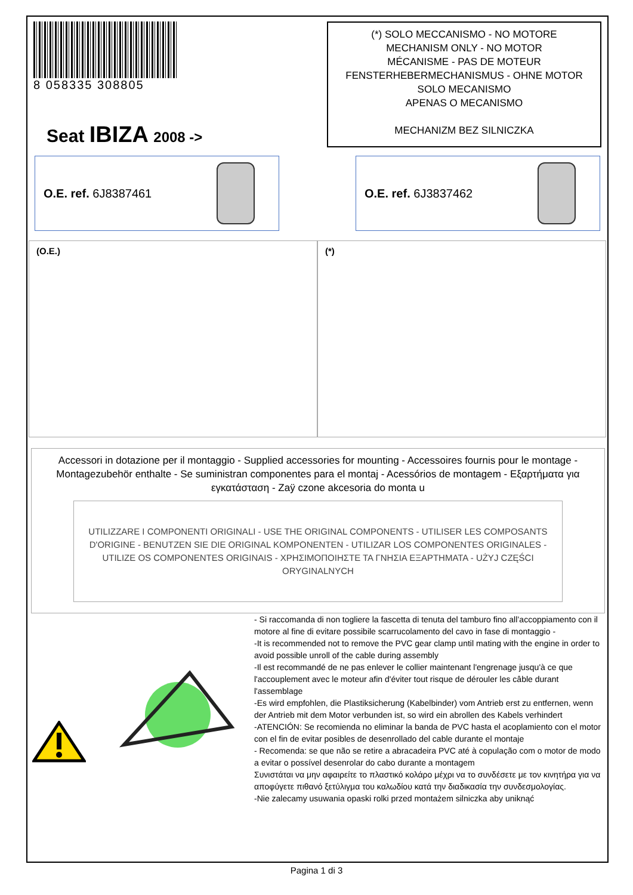8 058335 308805
Seat IBIZA 2008 ->
(*) SOLO MECCANISMO - NO MOTORE
MECHANISM ONLY - NO MOTOR
MÉCANISME - PAS DE MOTEUR
FENSTERHEBERMECHANISMUS - OHNE MOTOR
SOLO MECANISMO
APENAS O MECANISMO
MECHANIZM BEZ SILNICZKA
O.E. ref. 6J8387461 O.E. ref. 6J3837462
(O.E.) (*)
Accessori in dotazione per il montaggio - Supplied accessories for mounting - Accessoires fournis pour le montage - Montagezubehör enthalte - Se suministran componentes para el montaj - Acessórios de montagem - Εξαρτήματα για εγκατάσταση - Zaÿ czone akcesoria do monta u
UTILIZZARE I COMPONENTI ORIGINALI - USE THE ORIGINAL COMPONENTS - UTILISER LES COMPOSANTS D'ORIGINE - BENUTZEN SIE DIE ORIGINAL KOMPONENTEN - UTILIZAR LOS COMPONENTES ORIGINALES - UTILIZE OS COMPONENTES ORIGINAIS - ΧΡΗΣΙΜΟΠΟΙΗΣΤΕ ΤΑ ΓΝΗΣΙΑ ΕΞΑΡΤΗΜΑΤΑ - UŻYJ CZĘŚCI ORYGINALNYCH
- Si raccomanda di non togliere la fascetta di tenuta del tamburo fino all’accoppiamento con il motore al fine di evitare possibile scarrucolamento del cavo in fase di montaggio -
-It is recommended not to remove the PVC gear clamp until mating with the engine in order to avoid possible unroll of the cable during assembly
-Il est recommandé de ne pas enlever le collier maintenant l'engrenage jusqu'à ce que l'accouplement avec le moteur afin d'éviter tout risque de dérouler les câble durant
l'assemblage
-Es wird empfohlen, die Plastiksicherung (Kabelbinder) vom Antrieb erst zu entfernen, wenn der Antrieb mit dem Motor verbunden ist, so wird ein abrollen des Kabels verhindert
-ATENCIÓN: Se recomienda no eliminar la banda de PVC hasta el acoplamiento con el motor con el fin de evitar posibles de desenrollado del cable durante el montaje
- Recomenda: se que não se retire a abracadeira PVC até à copulação com o motor de modo a evitar o possível desenrolar do cabo durante a montagem
Συνιστάται να μην αφαιρείτε το πλαστικό κολάρο μέχρι να το συνδέσετε με τον κινητήρα για να αποφύγετε πιθανό ξετύλιγμα του καλωδίου κατά την διαδικασία την συνδεσμολογίας.
-Nie zalecamy usuwania opaski rolki przed montażem silniczka aby uniknąć
Pagina 1 di 3